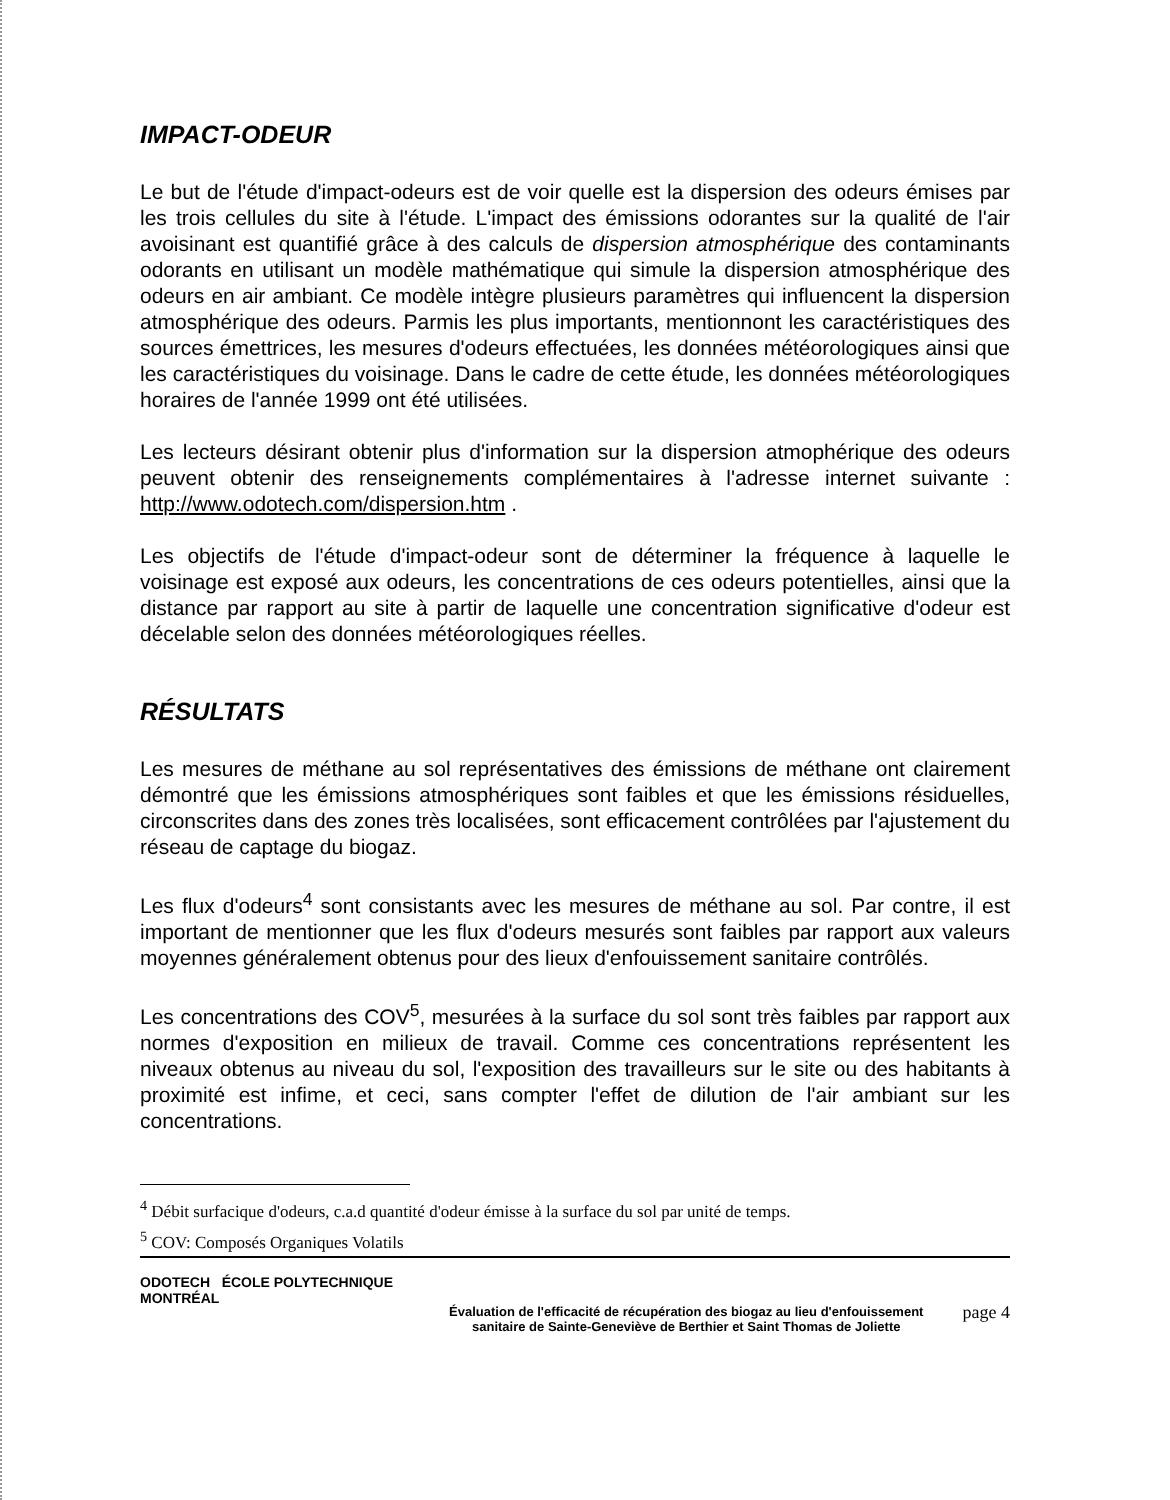IMPACT-ODEUR
Le but de l'étude d'impact-odeurs est de voir quelle est la dispersion des odeurs émises par les trois cellules du site à l'étude. L'impact des émissions odorantes sur la qualité de l'air avoisinant est quantifié grâce à des calculs de dispersion atmosphérique des contaminants odorants en utilisant un modèle mathématique qui simule la dispersion atmosphérique des odeurs en air ambiant. Ce modèle intègre plusieurs paramètres qui influencent la dispersion atmosphérique des odeurs. Parmis les plus importants, mentionnont les caractéristiques des sources émettrices, les mesures d'odeurs effectuées, les données météorologiques ainsi que les caractéristiques du voisinage. Dans le cadre de cette étude, les données météorologiques horaires de l'année 1999 ont été utilisées.
Les lecteurs désirant obtenir plus d'information sur la dispersion atmophérique des odeurs peuvent obtenir des renseignements complémentaires à l'adresse internet suivante : http://www.odotech.com/dispersion.htm .
Les objectifs de l'étude d'impact-odeur sont de déterminer la fréquence à laquelle le voisinage est exposé aux odeurs, les concentrations de ces odeurs potentielles, ainsi que la distance par rapport au site à partir de laquelle une concentration significative d'odeur est décelable selon des données météorologiques réelles.
RÉSULTATS
Les mesures de méthane au sol représentatives des émissions de méthane ont clairement démontré que les émissions atmosphériques sont faibles et que les émissions résiduelles, circonscrites dans des zones très localisées, sont efficacement contrôlées par l'ajustement du réseau de captage du biogaz.
Les flux d'odeurs<sup>4</sup> sont consistants avec les mesures de méthane au sol. Par contre, il est important de mentionner que les flux d'odeurs mesurés sont faibles par rapport aux valeurs moyennes généralement obtenus pour des lieux d'enfouissement sanitaire contrôlés.
Les concentrations des COV<sup>5</sup>, mesurées à la surface du sol sont très faibles par rapport aux normes d'exposition en milieux de travail. Comme ces concentrations représentent les niveaux obtenus au niveau du sol, l'exposition des travailleurs sur le site ou des habitants à proximité est infime, et ceci, sans compter l'effet de dilution de l'air ambiant sur les concentrations.
<sup>4</sup> Débit surfacique d'odeurs, c.a.d quantité d'odeur émisse à la surface du sol par unité de temps.
<sup>5</sup> COV: Composés Organiques Volatils
ODOTECH ÉCOLE POLYTECHNIQUE MONTRÉAL
Évaluation de l'efficacité de récupération des biogaz au lieu d'enfouissement
sanitaire de Sainte-Geneviève de Berthier et Saint Thomas de Joliette
page 4